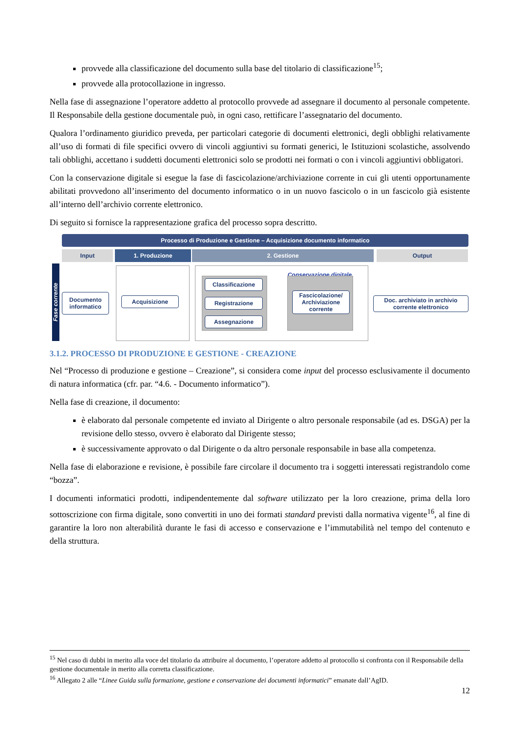provvede alla classificazione del documento sulla base del titolario di classificazione<sup>15</sup>;
provvede alla protocollazione in ingresso.
Nella fase di assegnazione l’operatore addetto al protocollo provvede ad assegnare il documento al personale competente. Il Responsabile della gestione documentale può, in ogni caso, rettificare l’assegnatario del documento.
Qualora l’ordinamento giuridico preveda, per particolari categorie di documenti elettronici, degli obblighi relativamente all’uso di formati di file specifici ovvero di vincoli aggiuntivi su formati generici, le Istituzioni scolastiche, assolvendo tali obblighi, accettano i suddetti documenti elettronici solo se prodotti nei formati o con i vincoli aggiuntivi obbligatori.
Con la conservazione digitale si esegue la fase di fascicolazione/archiviazione corrente in cui gli utenti opportunamente abilitati provvedono all’inserimento del documento informatico o in un nuovo fascicolo o in un fascicolo già esistente all’interno dell’archivio corrente elettronico.
Di seguito si fornisce la rappresentazione grafica del processo sopra descritto.
Processo di Produzione e Gestione – Acquisizione documento informatico
Input 1. Produzione 2. Gestione Output
Fase corrente
Documento informatico
Acquisizione
Classificazione
Registrazione
Assegnazione
Conservazione digitale
Fascicolazione/ Archiviazione corrente
Doc. archiviato in archivio corrente elettronico
3.1.2. PROCESSO DI PRODUZIONE E GESTIONE - CREAZIONE
Nel “Processo di produzione e gestione – Creazione”, si considera come input del processo esclusivamente il documento di natura informatica (cfr. par. “4.6. - Documento informatico”).
Nella fase di creazione, il documento:
è elaborato dal personale competente ed inviato al Dirigente o altro personale responsabile (ad es. DSGA) per la revisione dello stesso, ovvero è elaborato dal Dirigente stesso;
è successivamente approvato o dal Dirigente o da altro personale responsabile in base alla competenza.
Nella fase di elaborazione e revisione, è possibile fare circolare il documento tra i soggetti interessati registrandolo come “bozza”.
I documenti informatici prodotti, indipendentemente dal software utilizzato per la loro creazione, prima della loro sottoscrizione con firma digitale, sono convertiti in uno dei formati standard previsti dalla normativa vigente<sup>16</sup>, al fine di garantire la loro non alterabilità durante le fasi di accesso e conservazione e l’immutabilità nel tempo del contenuto e della struttura.
<sup>15</sup> Nel caso di dubbi in merito alla voce del titolario da attribuire al documento, l’operatore addetto al protocollo si confronta con il Responsabile della gestione documentale in merito alla corretta classificazione.
<sup>16</sup> Allegato 2 alle “Linee Guida sulla formazione, gestione e conservazione dei documenti informatici” emanate dall’AgID.
12